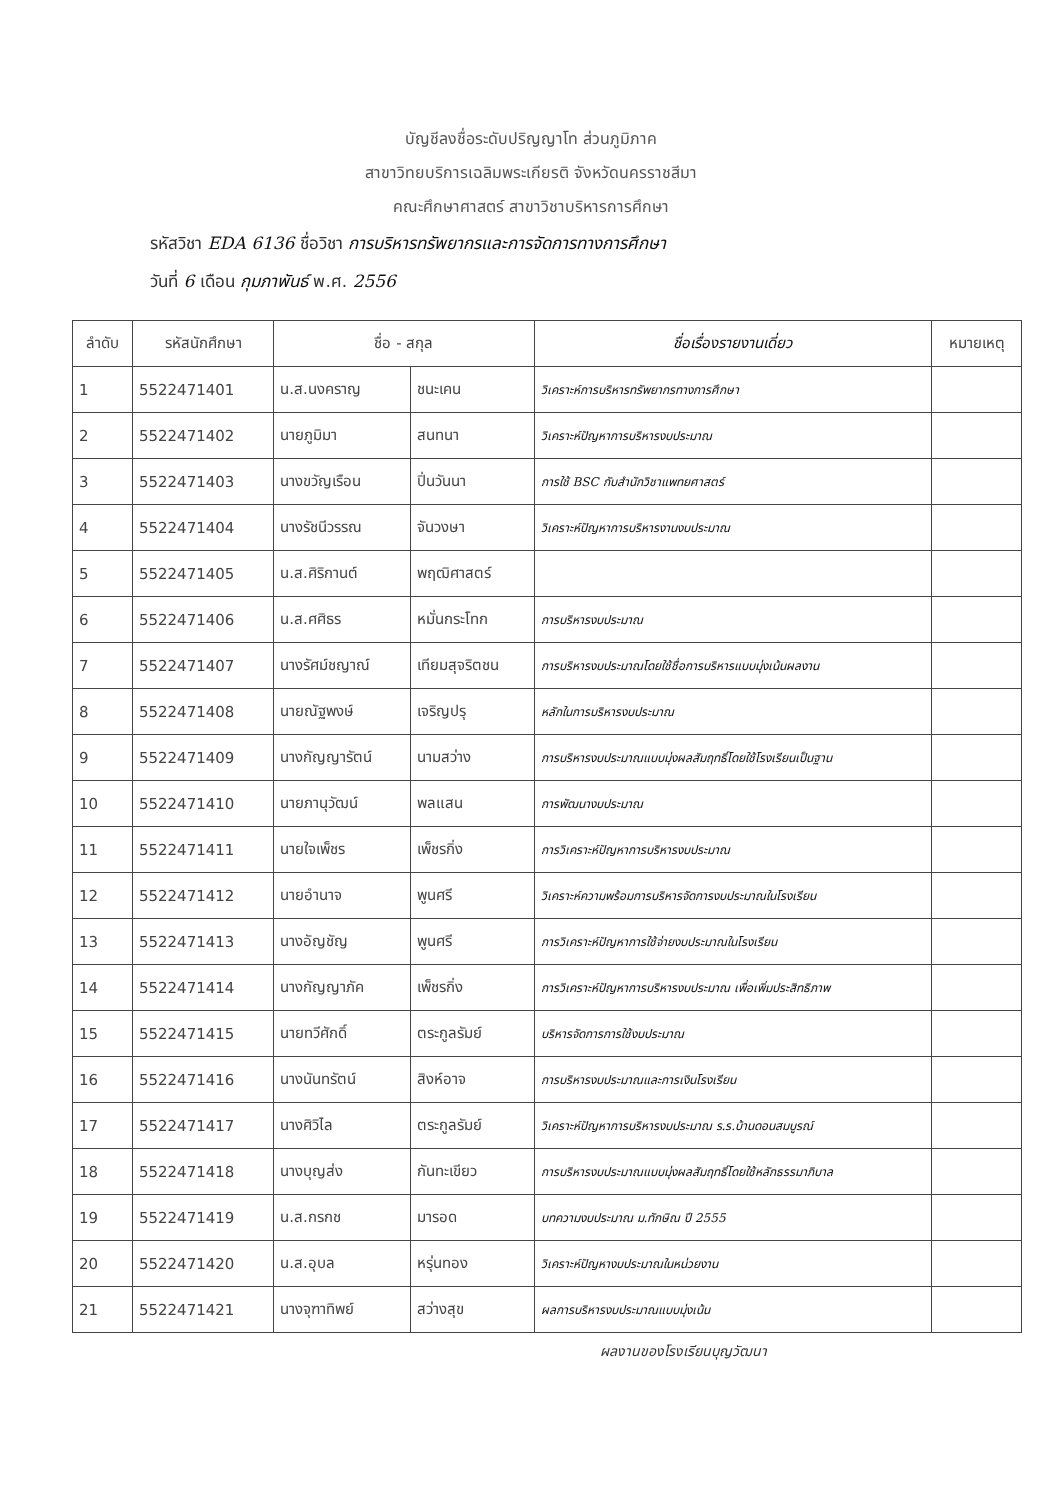บัญชีลงชื่อระดับปริญญาโท ส่วนภูมิภาค
สาขาวิทยบริการเฉลิมพระเกียรติ จังหวัดนครราชสีมา
คณะศึกษาศาสตร์ สาขาวิชาบริหารการศึกษา
รหัสวิชา EDA 6136 ชื่อวิชา การบริหารทรัพยากรและการจัดการทางการศึกษา
วันที่ 6 เดือน กุมภาพันธ์ พ.ศ. 2556
| ลำดับ | รหัสนักศึกษา | ชื่อ - สกุล | | ชื่อเรื่องรายงานเดี่ยว | หมายเหตุ |
| --- | --- | --- | --- | --- | --- |
| 1 | 5522471401 | น.ส.นงคราญ | ชนะเคน | วิเคราะห์การบริหารทรัพยากรทางการศึกษา | |
| 2 | 5522471402 | นายภูมิมา | สนทนา | วิเคราะห์ปัญหาการบริหารงบประมาณ | |
| 3 | 5522471403 | นางขวัญเรือน | ปิ่นวันนา | การใช้ BSC กับสำนักวิชาแพทยศาสตร์ | |
| 4 | 5522471404 | นางรัชนีวรรณ | จันวงษา | วิเคราะห์ปัญหาการบริหารงานงบประมาณ | |
| 5 | 5522471405 | น.ส.ศิริกานต์ | พฤฒิศาสตร์ | | |
| 6 | 5522471406 | น.ส.ศศิธร | หมั่นกระโทก | การบริหารงบประมาณ | |
| 7 | 5522471407 | นางรัศม์ชญาณ์ | เทียมสุจริตชน | การบริหารงบประมาณโดยใช้ชื่อการบริหารแบบมุ่งเน้นผลงาน | |
| 8 | 5522471408 | นายณัฐพงษ์ | เจริญปรุ | หลักในการบริหารงบประมาณ | |
| 9 | 5522471409 | นางกัญญารัตน์ | นามสว่าง | การบริหารงบประมาณแบบมุ่งผลสัมฤทธิ์โดยใช้โรงเรียนเป็นฐาน | |
| 10 | 5522471410 | นายภานุวัฒน์ | พลแสน | การพัฒนางบประมาณ | |
| 11 | 5522471411 | นายใจเพ็ชร | เพ็ชรกิ่ง | การวิเคราะห์ปัญหาการบริหารงบประมาณ | |
| 12 | 5522471412 | นายอำนาจ | พูนศรี | วิเคราะห์ความพร้อมการบริหารจัดการงบประมาณในโรงเรียน | |
| 13 | 5522471413 | นางอัญชัญ | พูนศรี | การวิเคราะห์ปัญหาการใช้จ่ายงบประมาณในโรงเรียน | |
| 14 | 5522471414 | นางกัญญาภัค | เพ็ชรกิ่ง | การวิเคราะห์ปัญหาการบริหารงบประมาณ เพื่อเพิ่มประสิทธิภาพ | |
| 15 | 5522471415 | นายทวีศักดิ์ | ตระกูลรัมย์ | บริหารจัดการการใช้งบประมาณ | |
| 16 | 5522471416 | นางนันทรัตน์ | สิงห์อาจ | การบริหารงบประมาณและการเงินโรงเรียน | |
| 17 | 5522471417 | นางศิวิไล | ตระกูลรัมย์ | วิเคราะห์ปัญหาการบริหารงบประมาณ ร.ร.บ้านดอนสมบูรณ์ | |
| 18 | 5522471418 | นางบุญส่ง | กันทะเขียว | การบริหารงบประมาณแบบมุ่งผลสัมฤทธิ์โดยใช้หลักธรรมาภิบาล | |
| 19 | 5522471419 | น.ส.กรกช | มารอด | บทความงบประมาณ ม.ทักษิณ ปี 2555 | |
| 20 | 5522471420 | น.ส.อุบล | หรุ่นทอง | วิเคราะห์ปัญหางบประมาณในหน่วยงาน | |
| 21 | 5522471421 | นางจุฑาทิพย์ | สว่างสุข | ผลการบริหารงบประมาณแบบมุ่งเน้น | |
ผลงานของโรงเรียนบุญวัฒนา